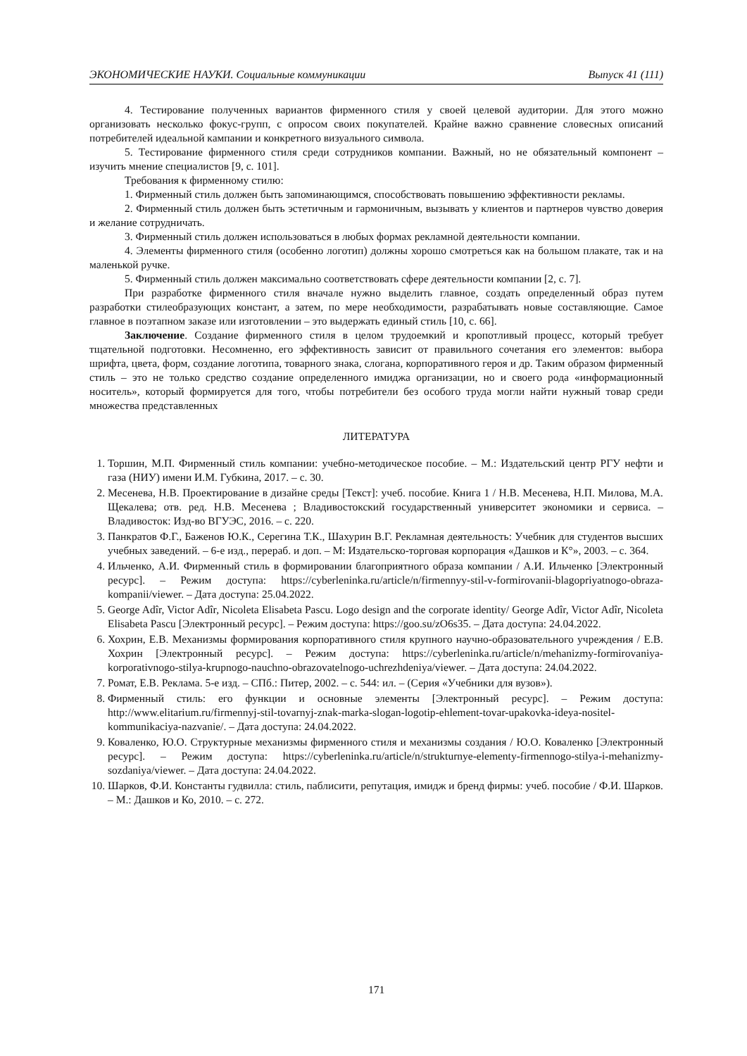ЭКОНОМИЧЕСКИЕ НАУКИ. Социальные коммуникации Выпуск 41 (111)
4. Тестирование полученных вариантов фирменного стиля у своей целевой аудитории. Для этого можно организовать несколько фокус-групп, с опросом своих покупателей. Крайне важно сравнение словесных описаний потребителей идеальной кампании и конкретного визуального символа.
5. Тестирование фирменного стиля среди сотрудников компании. Важный, но не обязательный компонент – изучить мнение специалистов [9, с. 101].
Требования к фирменному стилю:
1. Фирменный стиль должен быть запоминающимся, способствовать повышению эффективности рекламы.
2. Фирменный стиль должен быть эстетичным и гармоничным, вызывать у клиентов и партнеров чувство доверия и желание сотрудничать.
3. Фирменный стиль должен использоваться в любых формах рекламной деятельности компании.
4. Элементы фирменного стиля (особенно логотип) должны хорошо смотреться как на большом плакате, так и на маленькой ручке.
5. Фирменный стиль должен максимально соответствовать сфере деятельности компании [2, с. 7].
При разработке фирменного стиля вначале нужно выделить главное, создать определенный образ путем разработки стилеобразующих констант, а затем, по мере необходимости, разрабатывать новые составляющие. Самое главное в поэтапном заказе или изготовлении – это выдержать единый стиль [10, с. 66].
Заключение. Создание фирменного стиля в целом трудоемкий и кропотливый процесс, который требует тщательной подготовки. Несомненно, его эффективность зависит от правильного сочетания его элементов: выбора шрифта, цвета, форм, создание логотипа, товарного знака, слогана, корпоративного героя и др. Таким образом фирменный стиль – это не только средство создание определенного имиджа организации, но и своего рода «информационный носитель», который формируется для того, чтобы потребители без особого труда могли найти нужный товар среди множества представленных
ЛИТЕРАТУРА
1. Торшин, М.П. Фирменный стиль компании: учебно-методическое пособие. – М.: Издательский центр РГУ нефти и газа (НИУ) имени И.М. Губкина, 2017. – с. 30.
2. Месенева, Н.В. Проектирование в дизайне среды [Текст]: учеб. пособие. Книга 1 / Н.В. Месенева, Н.П. Милова, М.А. Щекалева; отв. ред. Н.В. Месенева ; Владивостокский государственный университет экономики и сервиса. – Владивосток: Изд-во ВГУЭС, 2016. – с. 220.
3. Панкратов Ф.Г., Баженов Ю.К., Серегина Т.К., Шахурин В.Г. Рекламная деятельность: Учебник для студентов высших учебных заведений. – 6-е изд., перераб. и доп. – М: Издательско-торговая корпорация «Дашков и К°», 2003. – с. 364.
4. Ильченко, А.И. Фирменный стиль в формировании благоприятного образа компании / А.И. Ильченко [Электронный ресурс]. – Режим доступа: https://cyberleninka.ru/article/n/firmennyy-stil-v-formirovanii-blagopriyatnogo-obraza-kompanii/viewer. – Дата доступа: 25.04.2022.
5. George Adîr, Victor Adîr, Nicoleta Elisabeta Pascu. Logo design and the corporate identity/ George Adîr, Victor Adîr, Nicoleta Elisabeta Pascu [Электронный ресурс]. – Режим доступа: https://goo.su/zO6s35. – Дата доступа: 24.04.2022.
6. Хохрин, Е.В. Механизмы формирования корпоративного стиля крупного научно-образовательного учреждения / Е.В. Хохрин [Электронный ресурс]. – Режим доступа: https://cyberleninka.ru/article/n/mehanizmy-formirovaniya-korporativnogo-stilya-krupnogo-nauchno-obrazovatelnogo-uchrezhdeniya/viewer. – Дата доступа: 24.04.2022.
7. Ромат, Е.В. Реклама. 5-е изд. – СПб.: Питер, 2002. – с. 544: ил. – (Серия «Учебники для вузов»).
8. Фирменный стиль: его функции и основные элементы [Электронный ресурс]. – Режим доступа: http://www.elitarium.ru/firmennyj-stil-tovarnyj-znak-marka-slogan-logotip-ehlement-tovar-upakovka-ideya-nositel-kommunikaciya-nazvanie/. – Дата доступа: 24.04.2022.
9. Коваленко, Ю.О. Структурные механизмы фирменного стиля и механизмы создания / Ю.О. Коваленко [Электронный ресурс]. – Режим доступа: https://cyberleninka.ru/article/n/strukturnye-elementy-firmennogo-stilya-i-mehanizmy-sozdaniya/viewer. – Дата доступа: 24.04.2022.
10. Шарков, Ф.И. Константы гудвилла: стиль, паблисити, репутация, имидж и бренд фирмы: учеб. пособие / Ф.И. Шарков. – М.: Дашков и Ко, 2010. – с. 272.
171